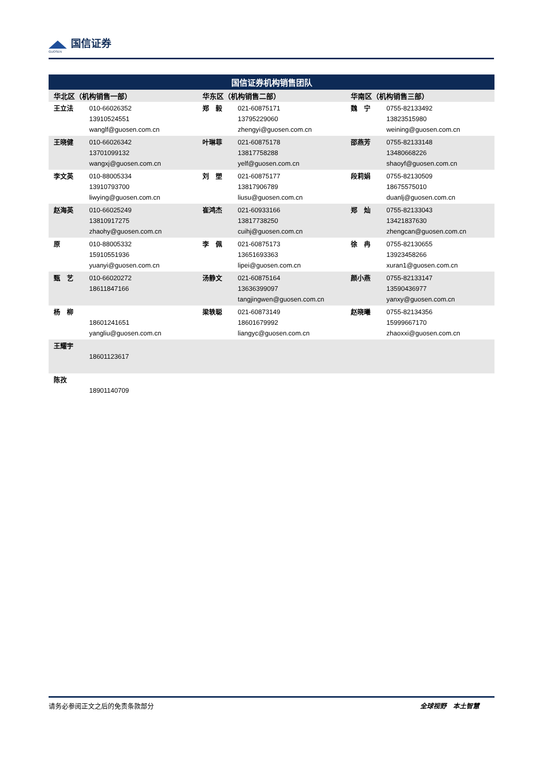国信证券
GUOSEN
| 国信证券机构销售团队 | | | | | |
| --- | --- | --- | --- | --- | --- |
| 华北区（机构销售一部） | | 华东区（机构销售二部） | | 华南区（机构销售三部） | |
| 王立法 | 010-66026352 13910524551 wanglf@guosen.com.cn | 郑 毅 | 021-60875171 13795229060 zhengyi@guosen.com.cn | 魏 宁 | 0755-82133492 13823515980 weining@guosen.com.cn |
| 王晓健 | 010-66026342 13701099132 wangxj@guosen.com.cn | 叶琳菲 | 021-60875178 13817758288 yelf@guosen.com.cn | 邵燕芳 | 0755-82133148 13480668226 shaoyf@guosen.com.cn |
| 李文英 | 010-88005334 13910793700 liwying@guosen.com.cn | 刘 塑 | 021-60875177 13817906789 liusu@guosen.com.cn | 段莉娟 | 0755-82130509 18675575010 duanlj@guosen.com.cn |
| 赵海英 | 010-66025249 13810917275 zhaohy@guosen.com.cn | 崔鸿杰 | 021-60933166 13817738250 cuihj@guosen.com.cn | 郑 灿 | 0755-82133043 13421837630 zhengcan@guosen.com.cn |
| 原 | 010-88005332 15910551936 yuanyi@guosen.com.cn | 李 佩 | 021-60875173 13651693363 lipei@guosen.com.cn | 徐 冉 | 0755-82130655 13923458266 xuran1@guosen.com.cn |
| 甄 艺 | 010-66020272 18611847166 | 汤静文 | 021-60875164 13636399097 tangjingwen@guosen.com.cn | 颜小燕 | 0755-82133147 13590436977 yanxy@guosen.com.cn |
| 杨 柳 | 18601241651 yangliu@guosen.com.cn | 梁轶聪 | 021-60873149 18601679992 liangyc@guosen.com.cn | 赵晓曦 | 0755-82134356 15999667170 zhaoxxi@guosen.com.cn |
| 王耀宇 | 18601123617 | | | | |
| 陈孜 | 18901140709 | | | | |
请务必参阅正文之后的免责条款部分 全球视野　本土智慧